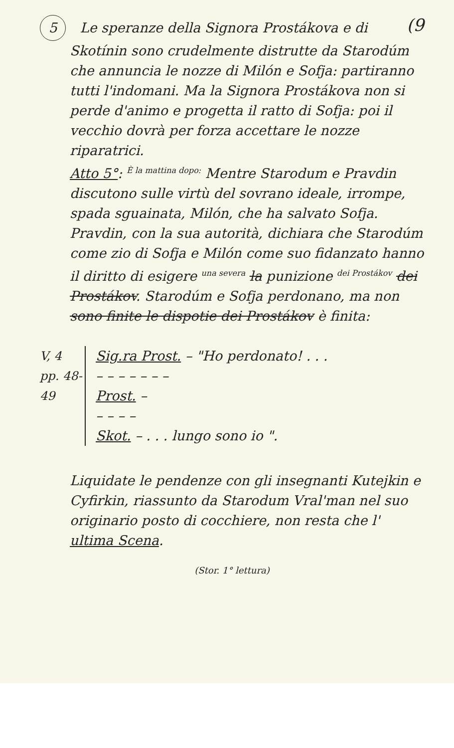5 Le speranze della Signora Prostákova e di (9
Skotínin sono crudelmente distrutte da Starodúm che annuncia le nozze di Milón e Sofja: partiranno tutti l'indomani. Ma la Signora Prostákova non si perde d'animo e progetta il ratto di Sofja: poi il vecchio dovrà per forza accettare le nozze riparatrici.
Atto 5°: È la mattina dopo: Mentre Starodum e Pravdin discutono sulle virtù del sovrano ideale, irrompe, spada sguainata, Milón, che ha salvato Sofja. Pravdin, con la sua autorità, dichiara che Starodúm come zio di Sofja e Milón come suo fidanzato hanno il diritto di esigere una severa la punizione dei Prostákov dei Prostákov. Starodúm e Sofja perdonano, ma non sono finite le dispotie dei Prostákov è finita:
V, 4
pp. 48-49
Sig.ra Prost. – "Ho perdonato! . . .
– – – – – – –
Prost. –
– – – –
Skot. – . . . lungo sono io ".
Liquidate le pendenze con gli insegnanti Kutejkin e Cyfirkin, riassunto da Starodum Vral'man nel suo originario posto di cocchiere, non resta che l' ultima Scena.
(Stor. 1° lettura)